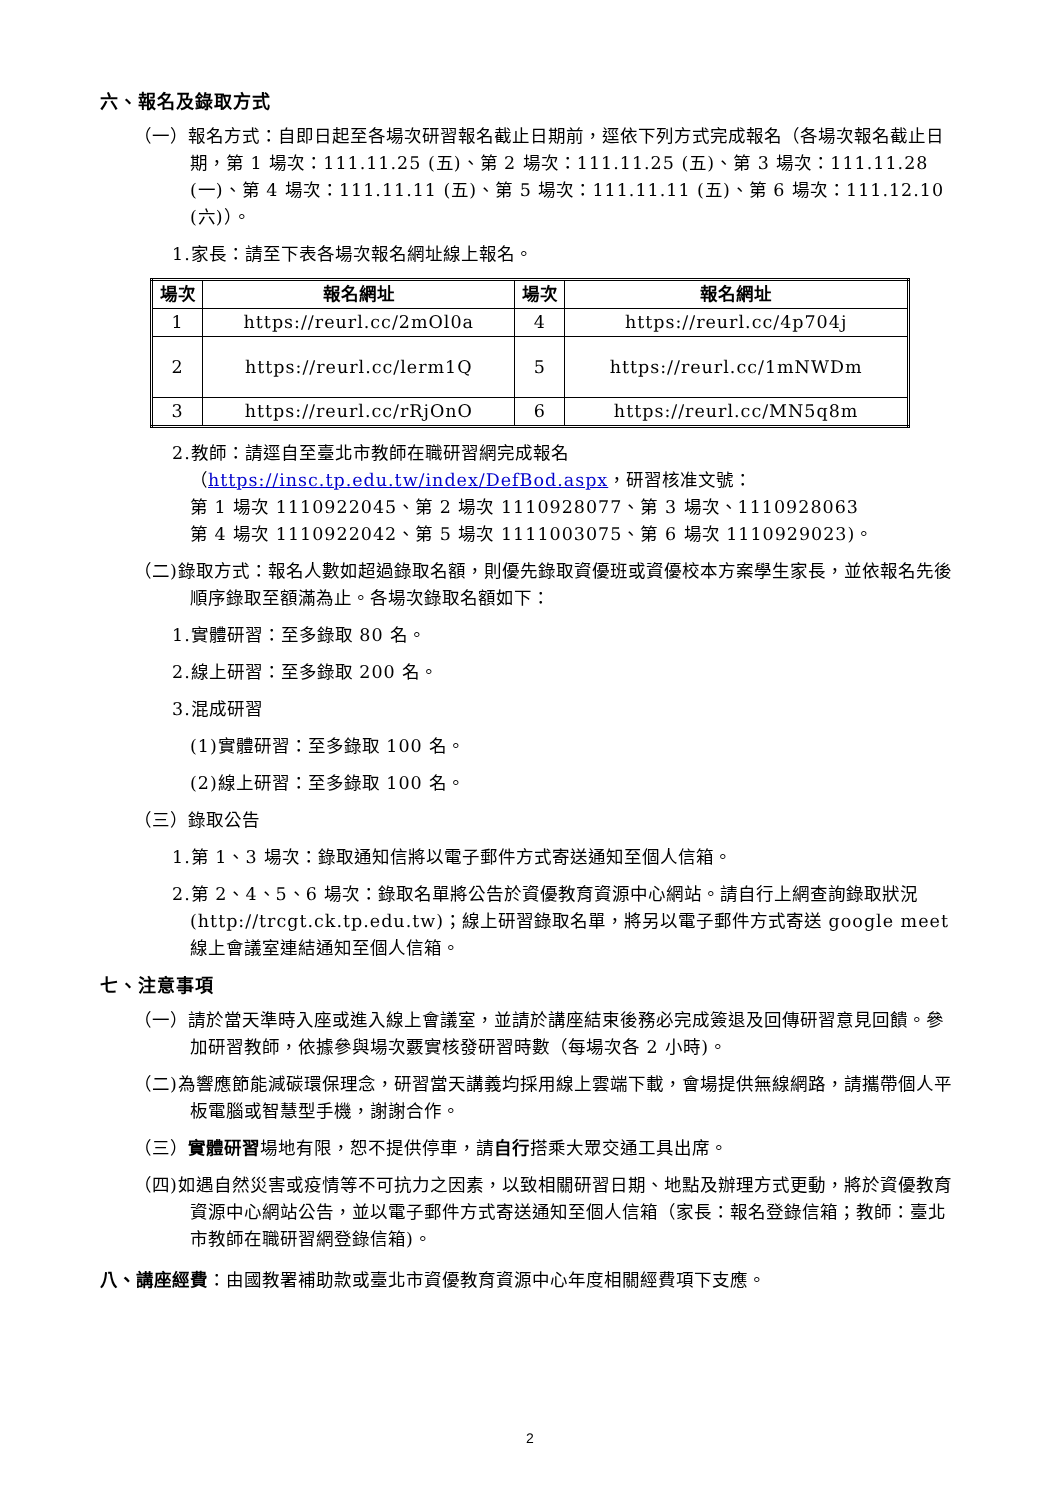六、報名及錄取方式
（一）報名方式：自即日起至各場次研習報名截止日期前，逕依下列方式完成報名（各場次報名截止日期，第 1 場次：111.11.25 (五)、第 2 場次：111.11.25 (五)、第 3 場次：111.11.28 (一)、第 4 場次：111.11.11 (五)、第 5 場次：111.11.11 (五)、第 6 場次：111.12.10 (六)）。
1.家長：請至下表各場次報名網址線上報名。
| 場次 | 報名網址 | 場次 | 報名網址 |
| --- | --- | --- | --- |
| 1 | https://reurl.cc/2mOl0a | 4 | https://reurl.cc/4p704j |
| 2 | https://reurl.cc/lerm1Q | 5 | https://reurl.cc/1mNWDm |
| 3 | https://reurl.cc/rRjOnO | 6 | https://reurl.cc/MN5q8m |
2.教師：請逕自至臺北市教師在職研習網完成報名
（https://insc.tp.edu.tw/index/DefBod.aspx，研習核准文號：
第 1 場次 1110922045、第 2 場次 1110928077、第 3 場次、1110928063
第 4 場次 1110922042、第 5 場次 1111003075、第 6 場次 1110929023)。
（二)錄取方式：報名人數如超過錄取名額，則優先錄取資優班或資優校本方案學生家長，並依報名先後順序錄取至額滿為止。各場次錄取名額如下：
1.實體研習：至多錄取 80 名。
2.線上研習：至多錄取 200 名。
3.混成研習
(1)實體研習：至多錄取 100 名。
(2)線上研習：至多錄取 100 名。
（三）錄取公告
1.第 1、3 場次：錄取通知信將以電子郵件方式寄送通知至個人信箱。
2.第 2、4、5、6 場次：錄取名單將公告於資優教育資源中心網站。請自行上網查詢錄取狀況(http://trcgt.ck.tp.edu.tw)；線上研習錄取名單，將另以電子郵件方式寄送 google meet 線上會議室連結通知至個人信箱。
七、注意事項
（一）請於當天準時入座或進入線上會議室，並請於講座結束後務必完成簽退及回傳研習意見回饋。參加研習教師，依據參與場次覈實核發研習時數（每場次各 2 小時)。
（二)為響應節能減碳環保理念，研習當天講義均採用線上雲端下載，會場提供無線網路，請攜帶個人平板電腦或智慧型手機，謝謝合作。
（三）實體研習場地有限，恕不提供停車，請自行搭乘大眾交通工具出席。
（四)如遇自然災害或疫情等不可抗力之因素，以致相關研習日期、地點及辦理方式更動，將於資優教育資源中心網站公告，並以電子郵件方式寄送通知至個人信箱（家長：報名登錄信箱；教師：臺北市教師在職研習網登錄信箱)。
八、講座經費：由國教署補助款或臺北市資優教育資源中心年度相關經費項下支應。
2